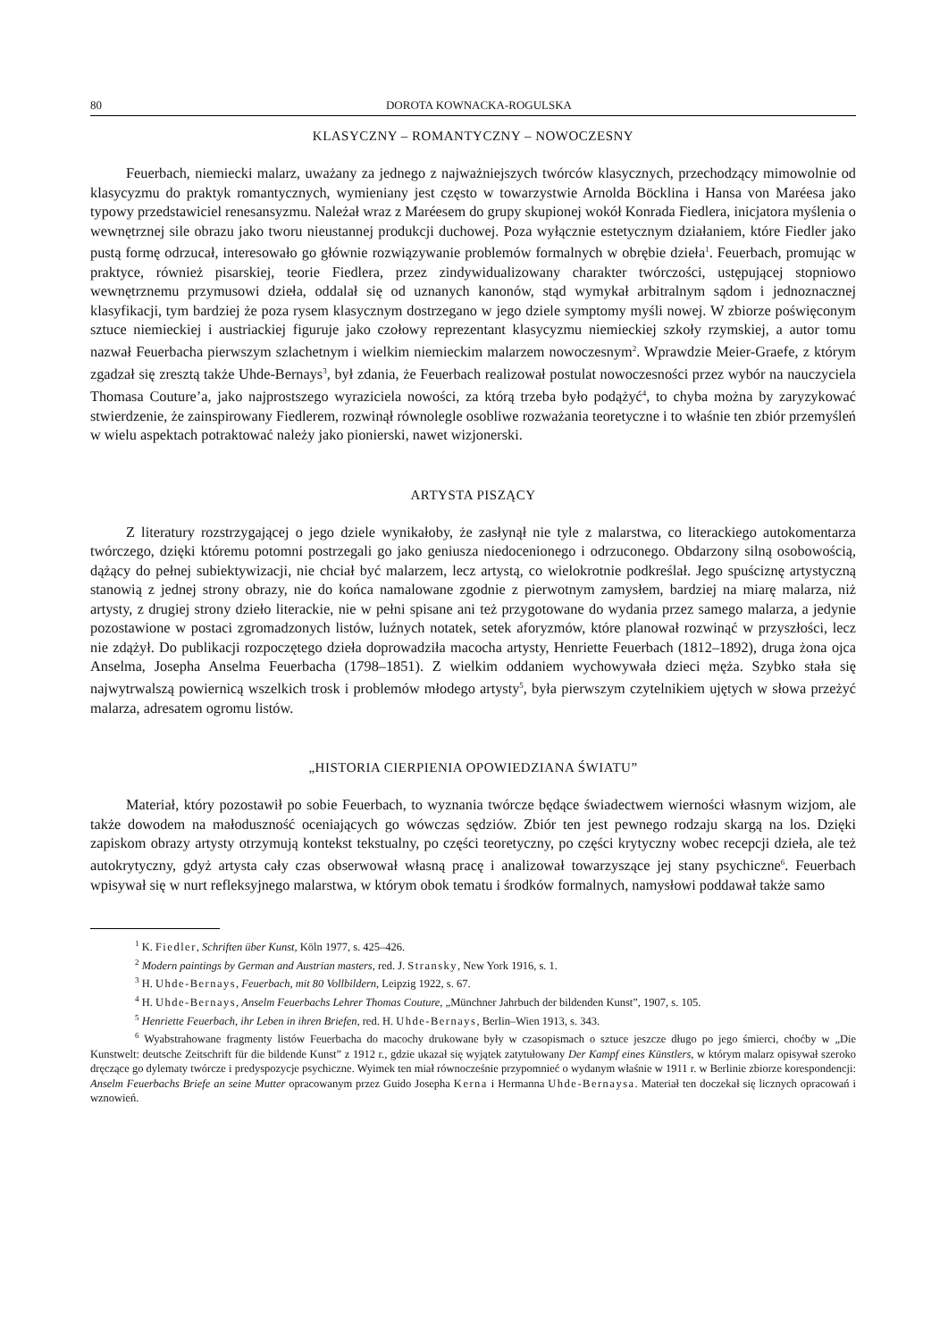80 DOROTA KOWNACKA-ROGULSKA
KLASYCZNY – ROMANTYCZNY – NOWOCZESNY
Feuerbach, niemiecki malarz, uważany za jednego z najważniejszych twórców klasycznych, przechodzący mimowolnie od klasycyzmu do praktyk romantycznych, wymieniany jest często w towarzystwie Arnolda Böcklina i Hansa von Maréesa jako typowy przedstawiciel renesansyzmu. Należał wraz z Maréesem do grupy skupionej wokół Konrada Fiedlera, inicjatora myślenia o wewnętrznej sile obrazu jako tworu nieustannej produkcji duchowej. Poza wyłącznie estetycznym działaniem, które Fiedler jako pustą formę odrzucał, interesowało go głównie rozwiązywanie problemów formalnych w obrębie dzieła<sup>1</sup>. Feuerbach, promując w praktyce, również pisarskiej, teorie Fiedlera, przez zindywidualizowany charakter twórczości, ustępującej stopniowo wewnętrznemu przymusowi dzieła, oddalał się od uznanych kanonów, stąd wymykał arbitralnym sądom i jednoznacznej klasyfikacji, tym bardziej że poza rysem klasycznym dostrzegano w jego dziele symptomy myśli nowej. W zbiorze poświęconym sztuce niemieckiej i austriackiej figuruje jako czołowy reprezentant klasycyzmu niemieckiej szkoły rzymskiej, a autor tomu nazwał Feuerbacha pierwszym szlachetnym i wielkim niemieckim malarzem nowoczesnym<sup>2</sup>. Wprawdzie Meier-Graefe, z którym zgadzał się zresztą także Uhde-Bernays<sup>3</sup>, był zdania, że Feuerbach realizował postulat nowoczesności przez wybór na nauczyciela Thomasa Couture’a, jako najprostszego wyraziciela nowości, za którą trzeba było podążyć<sup>4</sup>, to chyba można by zaryzykować stwierdzenie, że zainspirowany Fiedlerem, rozwinął równolegle osobliwe rozważania teoretyczne i to właśnie ten zbiór przemyśleń w wielu aspektach potraktować należy jako pionierski, nawet wizjonerski.
ARTYSTA PISZĄCY
Z literatury rozstrzygającej o jego dziele wynikałoby, że zasłynął nie tyle z malarstwa, co literackiego autokomentarza twórczego, dzięki któremu potomni postrzegali go jako geniusza niedocenionego i odrzuconego. Obdarzony silną osobowością, dążący do pełnej subiektywizacji, nie chciał być malarzem, lecz artystą, co wielokrotnie podkreślał. Jego spuściznę artystyczną stanowią z jednej strony obrazy, nie do końca namalowane zgodnie z pierwotnym zamysłem, bardziej na miarę malarza, niż artysty, z drugiej strony dzieło literackie, nie w pełni spisane ani też przygotowane do wydania przez samego malarza, a jedynie pozostawione w postaci zgromadzonych listów, luźnych notatek, setek aforyzmów, które planował rozwinąć w przyszłości, lecz nie zdążył. Do publikacji rozpoczętego dzieła doprowadziła macocha artysty, Henriette Feuerbach (1812–1892), druga żona ojca Anselma, Josepha Anselma Feuerbacha (1798–1851). Z wielkim oddaniem wychowywała dzieci męża. Szybko stała się najwytrwalszą powiernicą wszelkich trosk i problemów młodego artysty<sup>5</sup>, była pierwszym czytelnikiem ujętych w słowa przeżyć malarza, adresatem ogromu listów.
„HISTORIA CIERPIENIA OPOWIEDZIANA ŚWIATU”
Materiał, który pozostawił po sobie Feuerbach, to wyznania twórcze będące świadectwem wierności własnym wizjom, ale także dowodem na małoduszność oceniających go wówczas sędziów. Zbiór ten jest pewnego rodzaju skargą na los. Dzięki zapiskom obrazy artysty otrzymują kontekst tekstualny, po części teoretyczny, po części krytyczny wobec recepcji dzieła, ale też autokrytyczny, gdyż artysta cały czas obserwował własną pracę i analizował towarzyszące jej stany psychiczne<sup>6</sup>. Feuerbach wpisywał się w nurt refleksyjnego malarstwa, w którym obok tematu i środków formalnych, namysłowi poddawał także samo
<sup>1</sup> K. Fiedler, Schriften über Kunst, Köln 1977, s. 425–426.
<sup>2</sup> Modern paintings by German and Austrian masters, red. J. Stransky, New York 1916, s. 1.
<sup>3</sup> H. Uhde-Bernays, Feuerbach, mit 80 Vollbildern, Leipzig 1922, s. 67.
<sup>4</sup> H. Uhde-Bernays, Anselm Feuerbachs Lehrer Thomas Couture, „Münchner Jahrbuch der bildenden Kunst”, 1907, s. 105.
<sup>5</sup> Henriette Feuerbach, ihr Leben in ihren Briefen, red. H. Uhde-Bernays, Berlin–Wien 1913, s. 343.
<sup>6</sup> Wyabstrahowane fragmenty listów Feuerbacha do macochy drukowane były w czasopismach o sztuce jeszcze długo po jego śmierci, choćby w „Die Kunstwelt: deutsche Zeitschrift für die bildende Kunst” z 1912 r., gdzie ukazał się wyjątek zatytułowany Der Kampf eines Künstlers, w którym malarz opisywał szeroko dręczące go dylematy twórcze i predyspozycje psychiczne. Wyimek ten miał równocześnie przypomnieć o wydanym właśnie w 1911 r. w Berlinie zbiorze korespondencji: Anselm Feuerbachs Briefe an seine Mutter opracowanym przez Guido Josepha Kerna i Hermanna Uhde-Bernaysa. Materiał ten doczekał się licznych opracowań i wznowień.